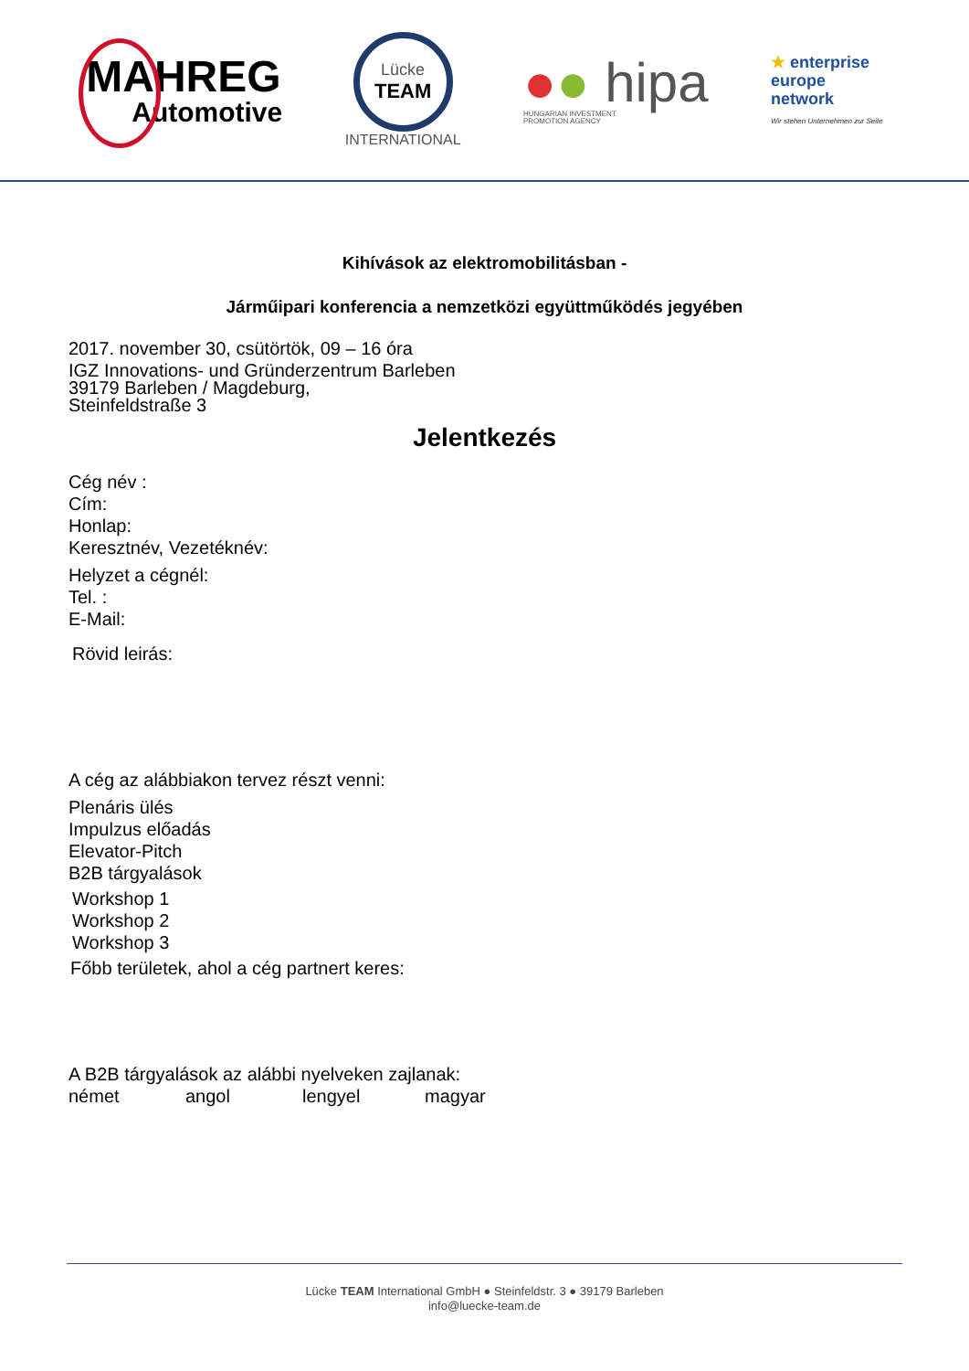MAHREG
Automotive
Lücke
TEAM
INTERNATIONAL
●● hipa
HUNGARIAN INVESTMENT
PROMOTION AGENCY
★ enterprise
europe
network
Wir stehen Unternehmen zur Seite
Kihívások az elektromobilitásban -
Járműipari konferencia a nemzetközi együttműködés jegyében
2017. november 30, csütörtök, 09 – 16 óra
IGZ Innovations- und Gründerzentrum Barleben
39179 Barleben / Magdeburg,
Steinfeldstraße 3
Jelentkezés
Cég név :
Cím:
Honlap:
Keresztnév, Vezetéknév:
Helyzet a cégnél:
Tel. :
E-Mail:
Rövid leirás:
A cég az alábbiakon tervez részt venni:
Plenáris ülés
Impulzus előadás
Elevator-Pitch
B2B tárgyalások
Workshop 1
Workshop 2
Workshop 3
Főbb területek, ahol a cég partnert keres:
A B2B tárgyalások az alábbi nyelveken zajlanak:
német angol lengyel magyar
Lücke TEAM International GmbH ● Steinfeldstr. 3 ● 39179 Barleben
info@luecke-team.de